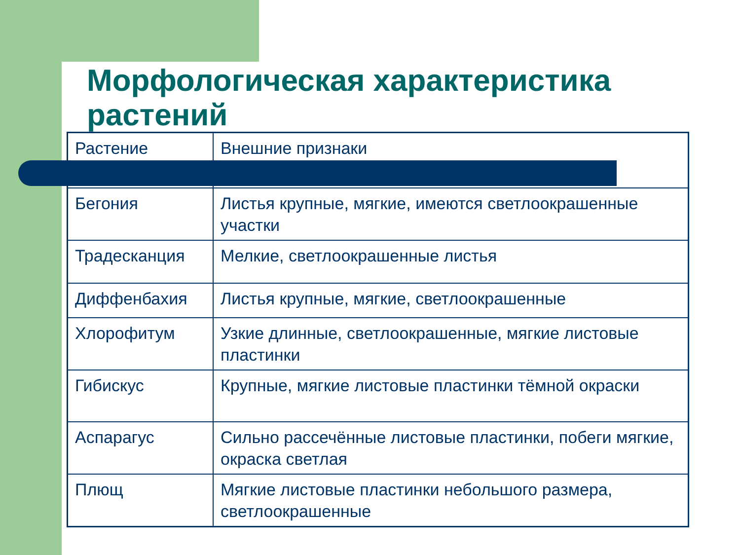Морфологическая характеристика
растений
| Растение | Внешние признаки |
| --- | --- |
| Бегония | Листья крупные, мягкие, имеются светлоокрашенные участки |
| Традесканция | Мелкие, светлоокрашенные листья |
| Диффенбахия | Листья крупные, мягкие, светлоокрашенные |
| Хлорофитум | Узкие длинные, светлоокрашенные, мягкие листовые пластинки |
| Гибискус | Крупные, мягкие листовые пластинки тёмной окраски |
| Аспарагус | Сильно рассечённые листовые пластинки, побеги мягкие, окраска светлая |
| Плющ | Мягкие листовые пластинки небольшого размера, светлоокрашенные |